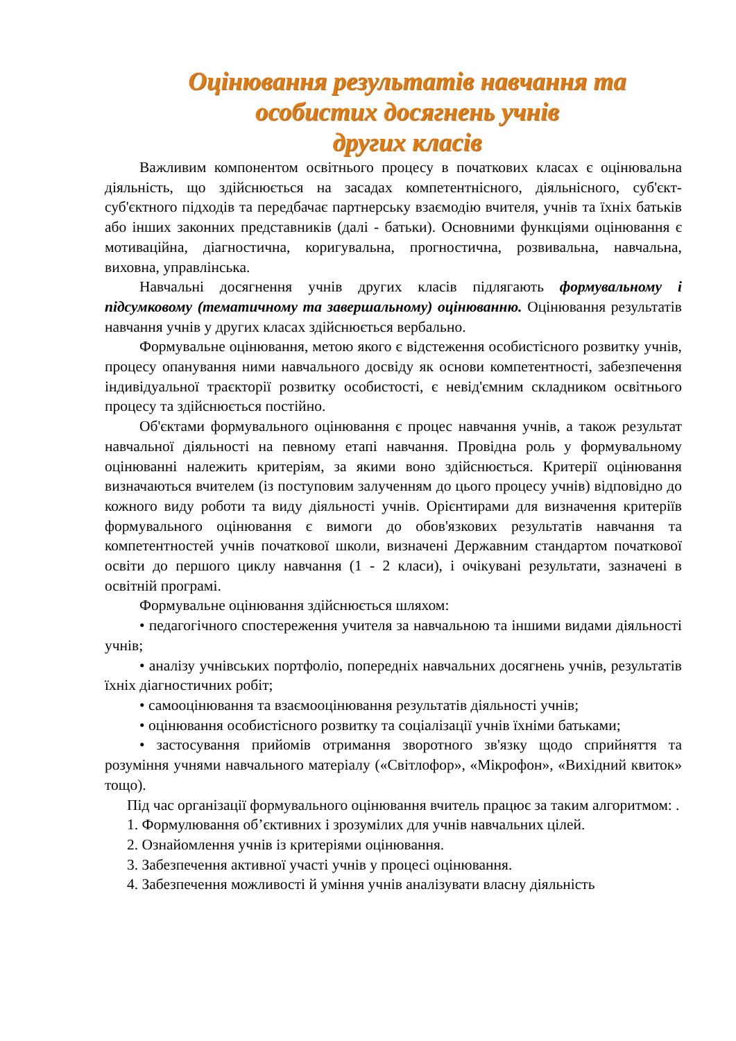Оцінювання результатів навчання та
особистих досягнень учнів
других класів
Важливим компонентом освітнього процесу в початкових класах є оцінювальна діяльність, що здійснюється на засадах компетентнісного, діяльнісного, суб'єкт-суб'єктного підходів та передбачає партнерську взаємодію вчителя, учнів та їхніх батьків або інших законних представників (далі - батьки). Основними функціями оцінювання є мотиваційна, діагностична, коригувальна, прогностична, розвивальна, навчальна, виховна, управлінська.
Навчальні досягнення учнів других класів підлягають формувальному і підсумковому (тематичному та завершальному) оцінюванню. Оцінювання результатів навчання учнів у других класах здійснюється вербально.
Формувальне оцінювання, метою якого є відстеження особистісного розвитку учнів, процесу опанування ними навчального досвіду як основи компетентності, забезпечення індивідуальної траєкторії розвитку особистості, є невід'ємним складником освітнього процесу та здійснюється постійно.
Об'єктами формувального оцінювання є процес навчання учнів, а також результат навчальної діяльності на певному етапі навчання. Провідна роль у формувальному оцінюванні належить критеріям, за якими воно здійснюється. Критерії оцінювання визначаються вчителем (із поступовим залученням до цього процесу учнів) відповідно до кожного виду роботи та виду діяльності учнів. Орієнтирами для визначення критеріїв формувального оцінювання є вимоги до обов'язкових результатів навчання та компетентностей учнів початкової школи, визначені Державним стандартом початкової освіти до першого циклу навчання (1 - 2 класи), і очікувані результати, зазначені в освітній програмі.
Формувальне оцінювання здійснюється шляхом:
• педагогічного спостереження учителя за навчальною та іншими видами діяльності учнів;
• аналізу учнівських портфоліо, попередніх навчальних досягнень учнів, результатів їхніх діагностичних робіт;
• самооцінювання та взаємооцінювання результатів діяльності учнів;
• оцінювання особистісного розвитку та соціалізації учнів їхніми батьками;
• застосування прийомів отримання зворотного зв'язку щодо сприйняття та розуміння учнями навчального матеріалу («Світлофор», «Мікрофон», «Вихідний квиток» тощо).
Під час організації формувального оцінювання вчитель працює за таким алгоритмом: .
1. Формулювання об’єктивних і зрозумілих для учнів навчальних цілей.
2. Ознайомлення учнів із критеріями оцінювання.
3. Забезпечення активної участі учнів у процесі оцінювання.
4. Забезпечення можливості й уміння учнів аналізувати власну діяльність